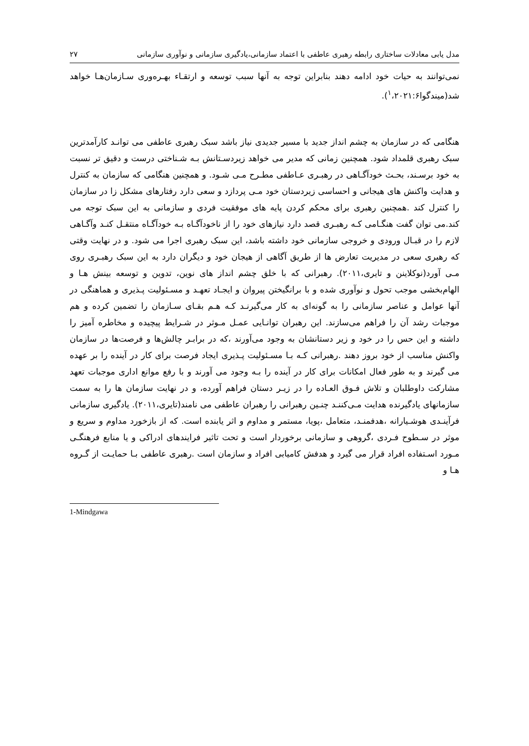مدل یابی معادلات ساختاری رابطه رهبری عاطفی با اعتماد سازمانی،یادگیری سازمانی و نوآوری سازمانی ۲۷
نمی‌توانند به حیات خود ادامه دهند بنابراین توجه به آنها سبب توسعه و ارتقـاء بهـره‌وری سـازمان‌هـا خواهد شد(میندگوا<sup>۱</sup>،۲۰۲۱:۶).
هنگامی که در سازمان به چشم انداز جدید با مسیر جدیدی نیاز باشد سبک رهبری عاطفی می توانـد کارآمدترین سبک رهبری قلمداد شود. همچنین زمانی که مدیر می خواهد زیردسـتانش بـه شـناختی درست و دقیق تر نسبت به خود برسـند، بحـث خودآگـاهی در رهبـری عـاطفی مطـرح مـی شـود. و همچنین هنگامی که سازمان به کنترل و هدایت واکنش های هیجانی و احساسی زیردستان خود مـی پردازد و سعی دارد رفتارهای مشکل زا در سازمان را کنترل کند .همچنین رهبری برای محکم کردن پایه های موفقیت فردی و سازمانی به این سبک توجه می کند.می توان گفت هنگـامی کـه رهبـری قصد دارد نیازهای خود را از ناخودآگـاه بـه خودآگـاه منتقـل کنـد وآگـاهی لازم را در قبـال ورودی و خروجی سازمانی خود داشته باشد، این سبک رهبری اجرا می شود. و در نهایت وقتی که رهبری سعی در مدیریت تعارض ها از طریق آگاهی از هیجان خود و دیگران دارد به این سبک رهبـری روی مـی آورد(نوکلاینن و تایری،۲۰۱۱). رهبرانی که با خلق چشم انداز های نوین، تدوین و توسعه بینش هـا و الهام‌بخشی موجب تحول و نوآوری شده و با برانگیختن پیروان و ایجـاد تعهـد و مسـئولیت پـذیری و هماهنگی در آنها عوامل و عناصر سازمانی را به گونه‌ای به کار می‌گیرنـد کـه هـم بقـای سـازمان را تضمین کرده و هم موجبات رشد آن را فراهم می‌سازند. این رهبران توانـایی عمـل مـوثر در شـرایط پیچیده و مخاطره آمیز را داشته و این حس را در خود و زیر دستانشان به وجود می‌آورند ،که در برابـر چالش‌ها و فرصت‌ها در سازمان واکنش مناسب از خود بروز دهند .رهبرانی کـه بـا مسـئولیت پـذیری ایجاد فرصت برای کار در آینده را بر عهده می گیرند و به طور فعال امکانات برای کار در آینده را بـه وجود می آورند و با رفع موانع اداری موجبات تعهد مشارکت داوطلبان و تلاش فـوق العـاده را در زیـر دستان فراهم آورده، و در نهایت سازمان ها را به سمت سازمانهای یادگیرنده هدایت مـی‌کننـد چنـین رهبرانی را رهبران عاطفی می نامند(تایری،۲۰۱۱). یادگیری سازمانی فرآینـدی هوشـیارانه ،هدفمنـد، متعامل ،پویا، مستمر و مداوم و اثر یابنده است. که از بازخورد مداوم و سریع و موثر در سـطوح فـردی ،گروهی و سازمانی برخوردار است و تحت تاثیر فرایندهای ادراکی و یا منابع فرهنگـی مـورد اسـتفاده افراد قرار می گیرد و هدفش کامیابی افراد و سازمان است .رهبری عاطفی بـا حمایـت از گـروه هـا و
1-Mindgawa